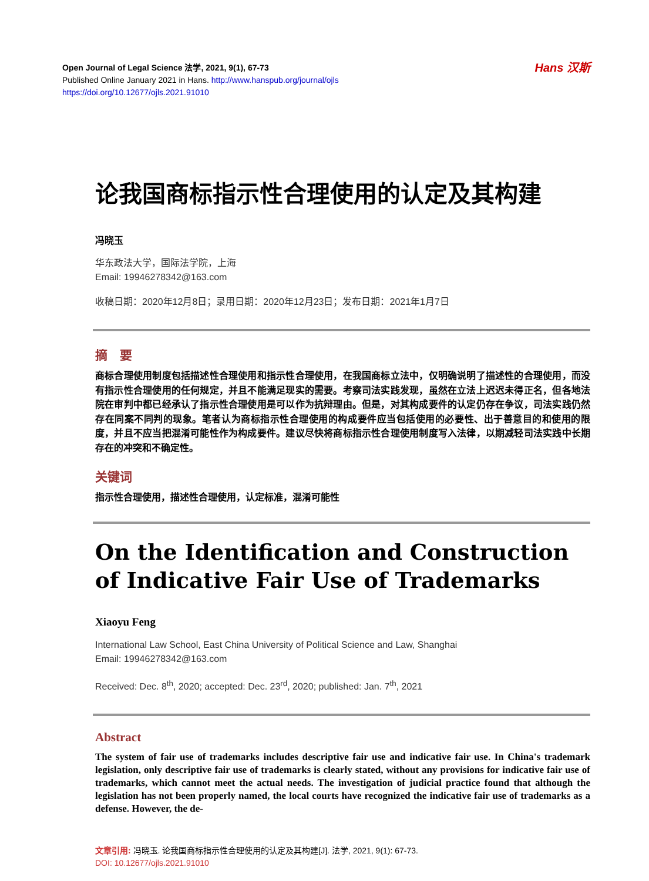Open Journal of Legal Science 法学, 2021, 9(1), 67-73
Published Online January 2021 in Hans. http://www.hanspub.org/journal/ojls
https://doi.org/10.12677/ojls.2021.91010
Hans 汉斯
论我国商标指示性合理使用的认定及其构建
冯晓玉
华东政法大学，国际法学院，上海
Email: 19946278342@163.com
收稿日期：2020年12月8日；录用日期：2020年12月23日；发布日期：2021年1月7日
摘　要
商标合理使用制度包括描述性合理使用和指示性合理使用，在我国商标立法中，仅明确说明了描述性的合理使用，而没有指示性合理使用的任何规定，并且不能满足现实的需要。考察司法实践发现，虽然在立法上迟迟未得正名，但各地法院在审判中都已经承认了指示性合理使用是可以作为抗辩理由。但是，对其构成要件的认定仍存在争议，司法实践仍然存在同案不同判的现象。笔者认为商标指示性合理使用的构成要件应当包括使用的必要性、出于善意目的和使用的限度，并且不应当把混淆可能性作为构成要件。建议尽快将商标指示性合理使用制度写入法律，以期减轻司法实践中长期存在的冲突和不确定性。
关键词
指示性合理使用，描述性合理使用，认定标准，混淆可能性
On the Identification and Construction of Indicative Fair Use of Trademarks
Xiaoyu Feng
International Law School, East China University of Political Science and Law, Shanghai
Email: 19946278342@163.com
Received: Dec. 8<sup>th</sup>, 2020; accepted: Dec. 23<sup>rd</sup>, 2020; published: Jan. 7<sup>th</sup>, 2021
Abstract
The system of fair use of trademarks includes descriptive fair use and indicative fair use. In China's trademark legislation, only descriptive fair use of trademarks is clearly stated, without any provisions for indicative fair use of trademarks, which cannot meet the actual needs. The investigation of judicial practice found that although the legislation has not been properly named, the local courts have recognized the indicative fair use of trademarks as a defense. However, the de-
文章引用: 冯晓玉. 论我国商标指示性合理使用的认定及其构建[J]. 法学, 2021, 9(1): 67-73.
DOI: 10.12677/ojls.2021.91010